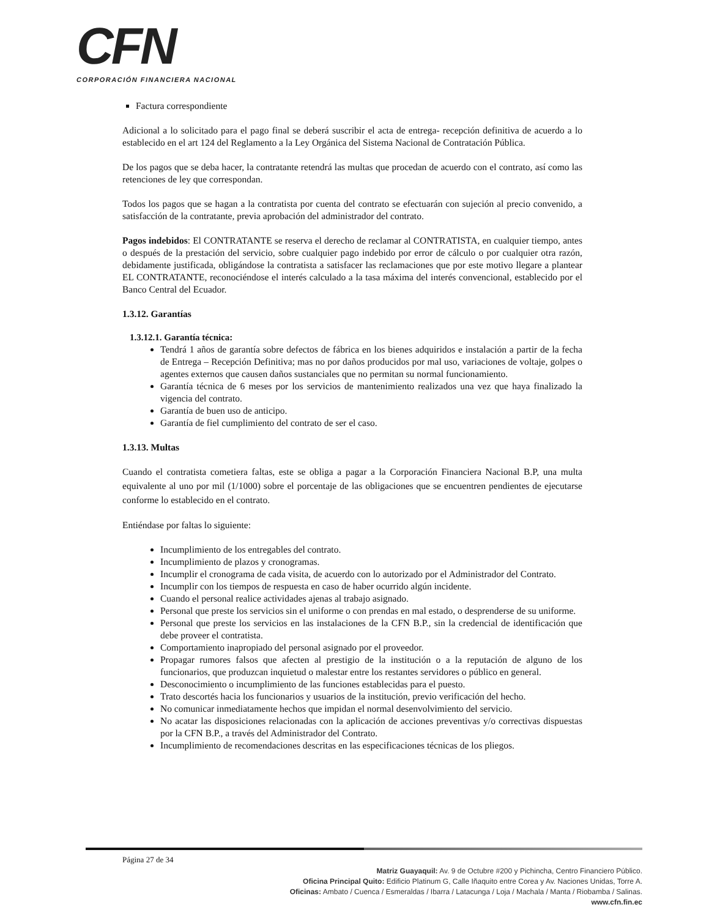CFN
CORPORACIÓN FINANCIERA NACIONAL
Factura correspondiente
Adicional a lo solicitado para el pago final se deberá suscribir el acta de entrega- recepción definitiva de acuerdo a lo establecido en el art 124 del Reglamento a la Ley Orgánica del Sistema Nacional de Contratación Pública.
De los pagos que se deba hacer, la contratante retendrá las multas que procedan de acuerdo con el contrato, así como las retenciones de ley que correspondan.
Todos los pagos que se hagan a la contratista por cuenta del contrato se efectuarán con sujeción al precio convenido, a satisfacción de la contratante, previa aprobación del administrador del contrato.
Pagos indebidos: El CONTRATANTE se reserva el derecho de reclamar al CONTRATISTA, en cualquier tiempo, antes o después de la prestación del servicio, sobre cualquier pago indebido por error de cálculo o por cualquier otra razón, debidamente justificada, obligándose la contratista a satisfacer las reclamaciones que por este motivo llegare a plantear EL CONTRATANTE, reconociéndose el interés calculado a la tasa máxima del interés convencional, establecido por el Banco Central del Ecuador.
1.3.12. Garantías
1.3.12.1. Garantía técnica:
Tendrá 1 años de garantía sobre defectos de fábrica en los bienes adquiridos e instalación a partir de la fecha de Entrega – Recepción Definitiva; mas no por daños producidos por mal uso, variaciones de voltaje, golpes o agentes externos que causen daños sustanciales que no permitan su normal funcionamiento.
Garantía técnica de 6 meses por los servicios de mantenimiento realizados una vez que haya finalizado la vigencia del contrato.
Garantía de buen uso de anticipo.
Garantía de fiel cumplimiento del contrato de ser el caso.
1.3.13. Multas
Cuando el contratista cometiera faltas, este se obliga a pagar a la Corporación Financiera Nacional B.P, una multa equivalente al uno por mil (1/1000) sobre el porcentaje de las obligaciones que se encuentren pendientes de ejecutarse conforme lo establecido en el contrato.
Entiéndase por faltas lo siguiente:
Incumplimiento de los entregables del contrato.
Incumplimiento de plazos y cronogramas.
Incumplir el cronograma de cada visita, de acuerdo con lo autorizado por el Administrador del Contrato.
Incumplir con los tiempos de respuesta en caso de haber ocurrido algún incidente.
Cuando el personal realice actividades ajenas al trabajo asignado.
Personal que preste los servicios sin el uniforme o con prendas en mal estado, o desprenderse de su uniforme.
Personal que preste los servicios en las instalaciones de la CFN B.P., sin la credencial de identificación que debe proveer el contratista.
Comportamiento inapropiado del personal asignado por el proveedor.
Propagar rumores falsos que afecten al prestigio de la institución o a la reputación de alguno de los funcionarios, que produzcan inquietud o malestar entre los restantes servidores o público en general.
Desconocimiento o incumplimiento de las funciones establecidas para el puesto.
Trato descortés hacia los funcionarios y usuarios de la institución, previo verificación del hecho.
No comunicar inmediatamente hechos que impidan el normal desenvolvimiento del servicio.
No acatar las disposiciones relacionadas con la aplicación de acciones preventivas y/o correctivas dispuestas por la CFN B.P., a través del Administrador del Contrato.
Incumplimiento de recomendaciones descritas en las especificaciones técnicas de los pliegos.
Página 27 de 34
Matriz Guayaquil: Av. 9 de Octubre #200 y Pichincha, Centro Financiero Público.
Oficina Principal Quito: Edificio Platinum G, Calle Iñaquito entre Corea y Av. Naciones Unidas, Torre A.
Oficinas: Ambato / Cuenca / Esmeraldas / Ibarra / Latacunga / Loja / Machala / Manta / Riobamba / Salinas.
www.cfn.fin.ec